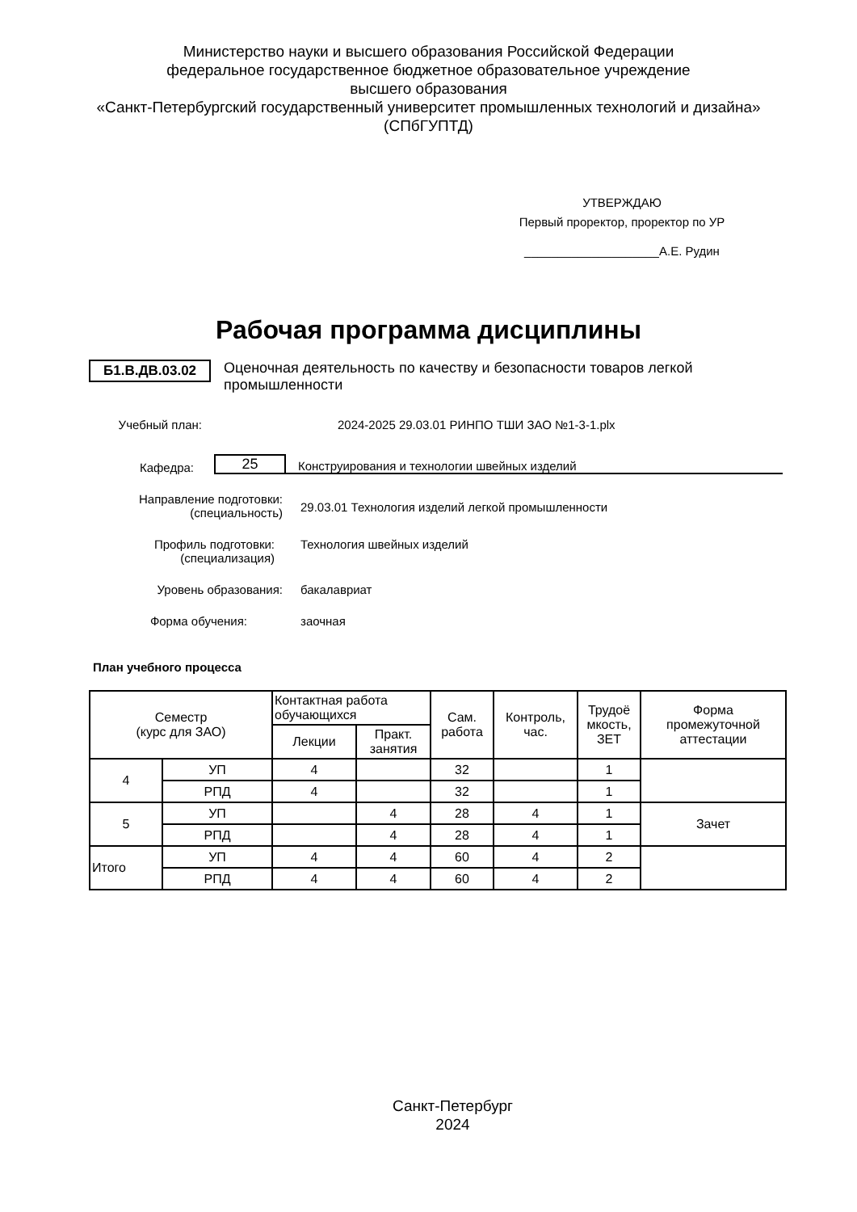Министерство науки и высшего образования Российской Федерации
федеральное государственное бюджетное образовательное учреждение
высшего образования
«Санкт-Петербургский государственный университет промышленных технологий и дизайна»
(СПбГУПТД)
УТВЕРЖДАЮ
Первый проректор, проректор по УР
____________________А.Е. Рудин
Рабочая программа дисциплины
Б1.В.ДВ.03.02
Оценочная деятельность по качеству и безопасности товаров легкой промышленности
Учебный план: 2024-2025 29.03.01 РИНПО ТШИ ЗАО №1-3-1.plx
Кафедра:
25
Конструирования и технологии швейных изделий
Направление подготовки:
(специальность)
29.03.01 Технология изделий легкой промышленности
Профиль подготовки:
(специализация)
Технология швейных изделий
Уровень образования: бакалавриат
Форма обучения: заочная
План учебного процесса
| Семестр (курс для ЗАО) | | Контактная работа обучающихся | | Сам. работа | Контроль, час. | Трудоё мкость, ЗЕТ | Форма промежуточной аттестации |
| --- | --- | --- | --- | --- | --- | --- | --- |
| | | Лекции | Практ. занятия | | | | |
| 4 | УП | 4 | | 32 | | 1 | |
| | РПД | 4 | | 32 | | 1 | |
| 5 | УП | | 4 | 28 | 4 | 1 | Зачет |
| | РПД | | 4 | 28 | 4 | 1 | |
| Итого | УП | 4 | 4 | 60 | 4 | 2 | |
| | РПД | 4 | 4 | 60 | 4 | 2 | |
Санкт-Петербург
2024